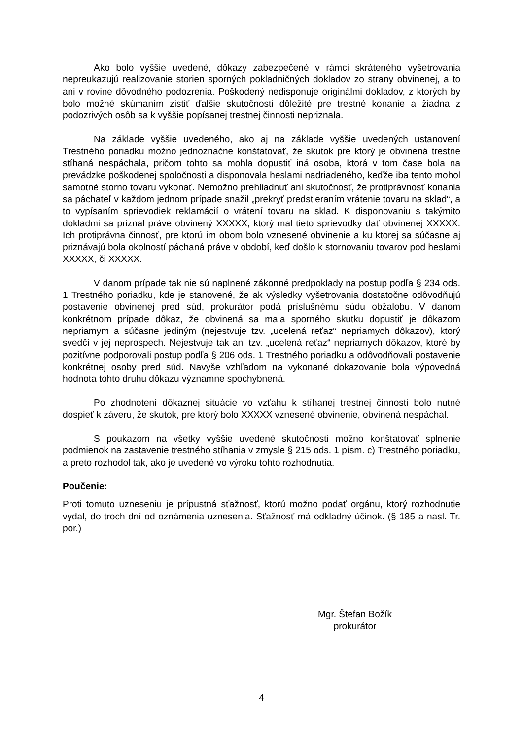Ako bolo vyššie uvedené, dôkazy zabezpečené v rámci skráteného vyšetrovania nepreukazujú realizovanie storien sporných pokladničných dokladov zo strany obvinenej, a to ani v rovine dôvodného podozrenia. Poškodený nedisponuje originálmi dokladov, z ktorých by bolo možné skúmaním zistiť ďalšie skutočnosti dôležité pre trestné konanie a žiadna z podozrivých osôb sa k vyššie popísanej trestnej činnosti nepriznala.
Na základe vyššie uvedeného, ako aj na základe vyššie uvedených ustanovení Trestného poriadku možno jednoznačne konštatovať, že skutok pre ktorý je obvinená trestne stíhaná nespáchala, pričom tohto sa mohla dopustiť iná osoba, ktorá v tom čase bola na prevádzke poškodenej spoločnosti a disponovala heslami nadriadeného, keďže iba tento mohol samotné storno tovaru vykonať. Nemožno prehliadnuť ani skutočnosť, že protiprávnosť konania sa páchateľ v každom jednom prípade snažil „prekryť predstieraním vrátenie tovaru na sklad“, a to vypísaním sprievodiek reklamácií o vrátení tovaru na sklad. K disponovaniu s takýmito dokladmi sa priznal práve obvinený XXXXX, ktorý mal tieto sprievodky dať obvinenej XXXXX. Ich protiprávna činnosť, pre ktorú im obom bolo vznesené obvinenie a ku ktorej sa súčasne aj priznávajú bola okolností páchaná práve v období, keď došlo k stornovaniu tovarov pod heslami XXXXX, či XXXXX.
V danom prípade tak nie sú naplnené zákonné predpoklady na postup podľa § 234 ods. 1 Trestného poriadku, kde je stanovené, že ak výsledky vyšetrovania dostatočne odôvodňujú postavenie obvinenej pred súd, prokurátor podá príslušnému súdu obžalobu. V danom konkrétnom prípade dôkaz, že obvinená sa mala sporného skutku dopustiť je dôkazom nepriamym a súčasne jediným (nejestvuje tzv. „ucelená reťaz“ nepriamych dôkazov), ktorý svedčí v jej neprospech. Nejestvuje tak ani tzv. „ucelená reťaz“ nepriamych dôkazov, ktoré by pozitívne podporovali postup podľa § 206 ods. 1 Trestného poriadku a odôvodňovali postavenie konkrétnej osoby pred súd. Navyše vzhľadom na vykonané dokazovanie bola výpovedná hodnota tohto druhu dôkazu významne spochybnená.
Po zhodnotení dôkaznej situácie vo vzťahu k stíhanej trestnej činnosti bolo nutné dospieť k záveru, že skutok, pre ktorý bolo XXXXX vznesené obvinenie, obvinená nespáchal.
S poukazom na všetky vyššie uvedené skutočnosti možno konštatovať splnenie podmienok na zastavenie trestného stíhania v zmysle § 215 ods. 1 písm. c) Trestného poriadku, a preto rozhodol tak, ako je uvedené vo výroku tohto rozhodnutia.
Poučenie:
Proti tomuto uzneseniu je prípustná sťažnosť, ktorú možno podať orgánu, ktorý rozhodnutie vydal, do troch dní od oznámenia uznesenia. Sťažnosť má odkladný účinok. (§ 185 a nasl. Tr. por.)
Mgr. Štefan Božík
prokurátor
4